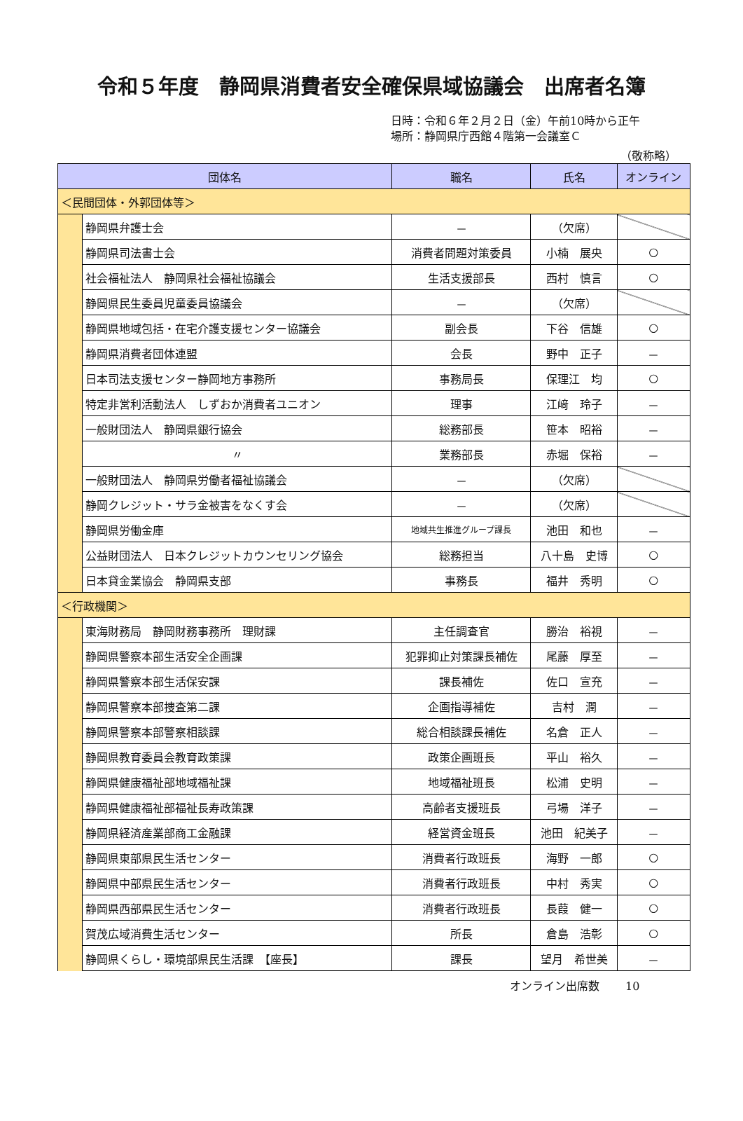令和５年度　静岡県消費者安全確保県域協議会　出席者名簿
日時：令和６年２月２日（金）午前10時から正午
場所：静岡県庁西館４階第一会議室Ｃ
（敬称略）
| 団体名 | | 職名 | 氏名 | オンライン |
| --- | --- | --- | --- | --- |
| ＜民間団体・外郭団体等＞ | | | | |
| | 静岡県弁護士会 | － | （欠席） | |
| | 静岡県司法書士会 | 消費者問題対策委員 | 小楠 展央 | ○ |
| | 社会福祉法人 静岡県社会福祉協議会 | 生活支援部長 | 西村 慎言 | ○ |
| | 静岡県民生委員児童委員協議会 | － | （欠席） | |
| | 静岡県地域包括・在宅介護支援センター協議会 | 副会長 | 下谷 信雄 | ○ |
| | 静岡県消費者団体連盟 | 会長 | 野中 正子 | － |
| | 日本司法支援センター静岡地方事務所 | 事務局長 | 保理江 均 | ○ |
| | 特定非営利活動法人 しずおか消費者ユニオン | 理事 | 江﨑 玲子 | － |
| | 一般財団法人 静岡県銀行協会 | 総務部長 | 笹本 昭裕 | － |
| | 〃 | 業務部長 | 赤堀 保裕 | － |
| | 一般財団法人 静岡県労働者福祉協議会 | － | （欠席） | |
| | 静岡クレジット・サラ金被害をなくす会 | － | （欠席） | |
| | 静岡県労働金庫 | 地域共生推進グループ課長 | 池田 和也 | － |
| | 公益財団法人 日本クレジットカウンセリング協会 | 総務担当 | 八十島 史博 | ○ |
| | 日本貸金業協会 静岡県支部 | 事務長 | 福井 秀明 | ○ |
| ＜行政機関＞ | | | | |
| | 東海財務局 静岡財務事務所 理財課 | 主任調査官 | 勝治 裕視 | － |
| | 静岡県警察本部生活安全企画課 | 犯罪抑止対策課長補佐 | 尾藤 厚至 | － |
| | 静岡県警察本部生活保安課 | 課長補佐 | 佐口 宣充 | － |
| | 静岡県警察本部捜査第二課 | 企画指導補佐 | 吉村 潤 | － |
| | 静岡県警察本部警察相談課 | 総合相談課長補佐 | 名倉 正人 | － |
| | 静岡県教育委員会教育政策課 | 政策企画班長 | 平山 裕久 | － |
| | 静岡県健康福祉部地域福祉課 | 地域福祉班長 | 松浦 史明 | － |
| | 静岡県健康福祉部福祉長寿政策課 | 高齢者支援班長 | 弓場 洋子 | － |
| | 静岡県経済産業部商工金融課 | 経営資金班長 | 池田 紀美子 | － |
| | 静岡県東部県民生活センター | 消費者行政班長 | 海野 一郎 | ○ |
| | 静岡県中部県民生活センター | 消費者行政班長 | 中村 秀実 | ○ |
| | 静岡県西部県民生活センター | 消費者行政班長 | 長葭 健一 | ○ |
| | 賀茂広域消費生活センター | 所長 | 倉島 浩彰 | ○ |
| | 静岡県くらし・環境部県民生活課 【座長】 | 課長 | 望月 希世美 | － |
オンライン出席数　　 10